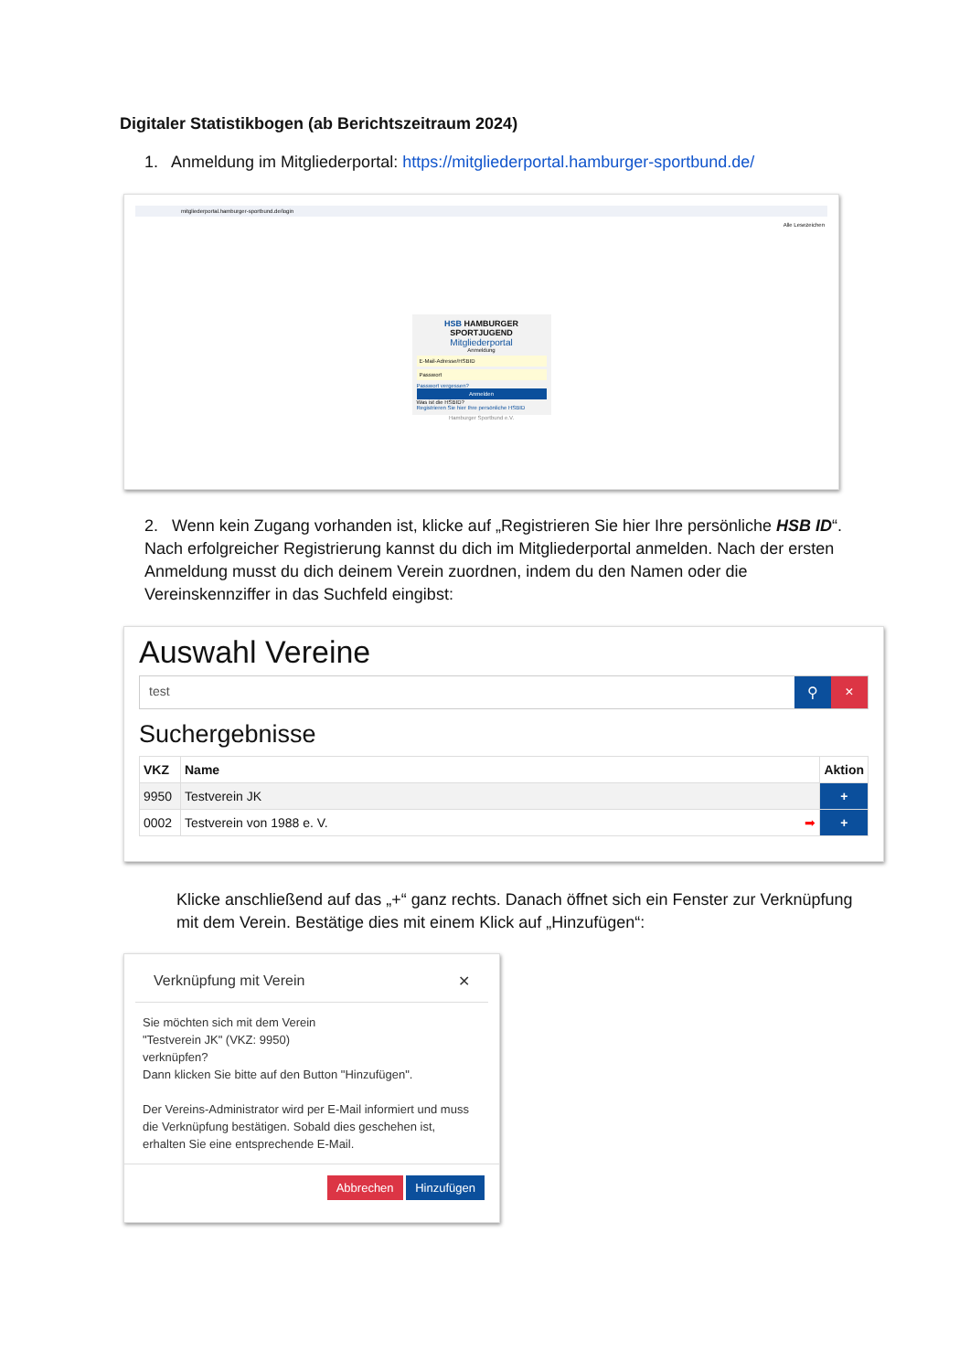Digitaler Statistikbogen (ab Berichtszeitraum 2024)
1. Anmeldung im Mitgliederportal: https://mitgliederportal.hamburger-sportbund.de/
mitgliederportal.hamburger-sportbund.de/login
Alle Lesezeichen
HSB HAMBURGER SPORTJUGEND
Mitgliederportal
Anmeldung
E-Mail-Adresse/HSBID
Passwort
Passwort vergessen?
Anmelden
Was ist die HSBID?
Registrieren Sie hier Ihre persönliche HSBID
Hamburger Sportbund e.V.
2. Wenn kein Zugang vorhanden ist, klicke auf „Registrieren Sie hier Ihre persönliche HSB ID“. Nach erfolgreicher Registrierung kannst du dich im Mitgliederportal anmelden. Nach der ersten Anmeldung musst du dich deinem Verein zuordnen, indem du den Namen oder die Vereinskennziffer in das Suchfeld eingibst:
Auswahl Vereine
test ⚲ ×
Suchergebnisse
| VKZ | Name | Aktion |
| --- | --- | --- |
| 9950 | Testverein JK | + |
| 0002 | Testverein von 1988 e. V. ➡ | + |
Klicke anschließend auf das „+“ ganz rechts. Danach öffnet sich ein Fenster zur Verknüpfung mit dem Verein. Bestätige dies mit einem Klick auf „Hinzufügen“:
Verknüpfung mit Verein ✕
Sie möchten sich mit dem Verein
"Testverein JK" (VKZ: 9950)
verknüpfen?
Dann klicken Sie bitte auf den Button "Hinzufügen".
Der Vereins-Administrator wird per E-Mail informiert und muss die Verknüpfung bestätigen. Sobald dies geschehen ist, erhalten Sie eine entsprechende E-Mail.
Abbrechen Hinzufügen